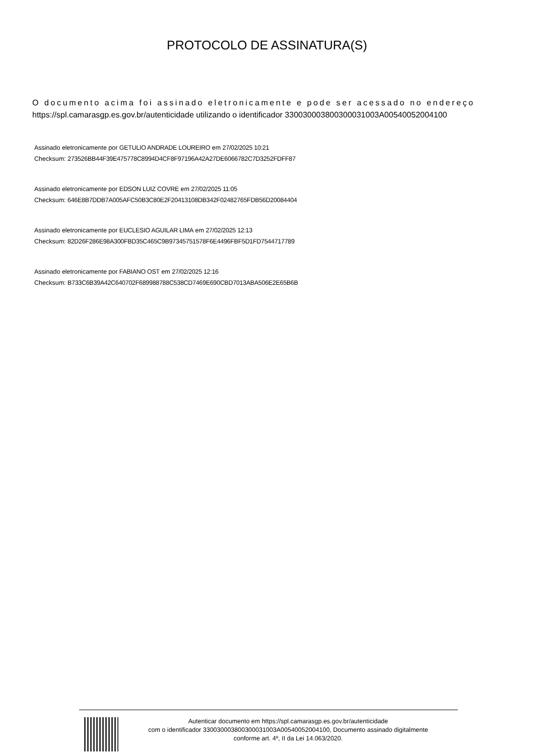PROTOCOLO DE ASSINATURA(S)
O documento acima foi assinado eletronicamente e pode ser acessado no endereço
https://spl.camarasgp.es.gov.br/autenticidade utilizando o identificador 330030003800300031003A00540052004100
Assinado eletronicamente por GETULIO ANDRADE LOUREIRO em 27/02/2025 10:21
Checksum: 273526BB44F39E475778C8994D4CF8F97196A42A27DE6066782C7D3252FDFF87
Assinado eletronicamente por EDSON LUIZ COVRE em 27/02/2025 11:05
Checksum: 646E8B7DDB7A005AFC50B3C80E2F20413108DB342F02482765FDB56D20084404
Assinado eletronicamente por EUCLESIO AGUILAR LIMA em 27/02/2025 12:13
Checksum: 82D26F286E98A300FBD35C465C9B97345751578F6E4496FBF5D1FD7544717789
Assinado eletronicamente por FABIANO OST em 27/02/2025 12:16
Checksum: B733C6B39A42C640702F689988788C538CD7469E690CBD7013ABA506E2E65B6B
Autenticar documento em https://spl.camarasgp.es.gov.br/autenticidade
com o identificador 330030003800300031003A00540052004100, Documento assinado digitalmente
conforme art. 4º, II da Lei 14.063/2020.